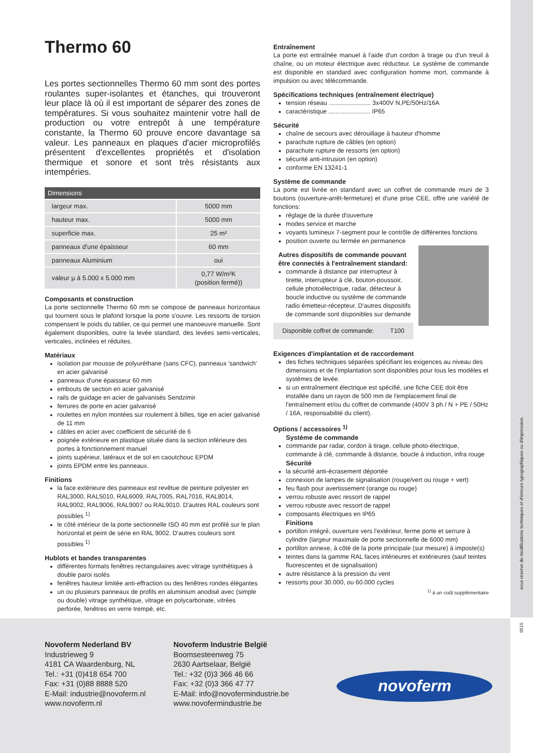Thermo 60
Les portes sectionnelles Thermo 60 mm sont des portes roulantes super-isolantes et étanches, qui trouveront leur place là où il est important de séparer des zones de températures. Si vous souhaitez maintenir votre hall de production ou votre entrepôt à une température constante, la Thermo 60 prouve encore davantage sa valeur. Les panneaux en plaques d'acier microprofilés présentent d'excellentes propriétés et d'isolation thermique et sonore et sont très résistants aux intempéries.
| Dimensions | |
| --- | --- |
| largeur max. | 5000 mm |
| hauteur max. | 5000 mm |
| superficie max. | 25 m² |
| panneaux d'une épaisseur | 60 mm |
| panneaux Aluminium | oui |
| valeur µ à 5.000 x 5.000 mm | 0,77 W/m²K (position fermé)) |
Composants et construction
La porte sectionnelle Thermo 60 mm se compose de panneaux horizontaux qui tournent sous le plafond lorsque la porte s'ouvre. Les ressorts de torsion compensent le poids du tablier, ce qui permet une manoeuvre manuelle. Sont également disponibles, outre la levée standard, des levées semi-verticales, verticales, inclinées et réduites.
Matériaux
isolation par mousse de polyuréthane (sans CFC), panneaux 'sandwich' en acier galvanisé
panneaux d'une épaisseur 60 mm
embouts de section en acier galvanisé
rails de guidage en acier de galvanisés Sendzimir
ferrures de porte en acier galvanisé
roulettes en nylon montées sur roulement à billes, tige en acier galvanisé de 11 mm
câbles en acier avec coefficient de sécurité de 6
poignée extérieure en plastique située dans la section inférieure des portes à fonctionnement manuel
joints supérieur, latéraux et de sol en caoutchouc EPDM
joints EPDM entre les panneaux.
Finitions
la face extérieure des panneaux est revêtue de peinture polyester en RAL3000, RAL5010, RAL6009, RAL7005, RAL7016, RAL8014, RAL9002, RAL9006, RAL9007 ou RAL9010. D'autres RAL couleurs sont possibles <sup>1)</sup>
le côté intérieur de la porte sectionnelle ISO 40 mm est profilé sur le plan horizontal et peint de série en RAL 9002. D'autres couleurs sont possibles <sup>1)</sup>
Hublots et bandes transparentes
différentes formats fenêtres rectangulaires avec vitrage synthétiques à double paroi isolés
fenêtres hauteur limitée anti-effraction ou des fenêtres rondes élégantes
un ou plusieurs panneaux de profils en aluminium anodisé avec (simple ou double) vitrage synthétique, vitrage en polycarbonate, vitrées perforée, fenêtres en verre trempé, etc.
Entraînement
La porte est entraînée manuel à l'aide d'un cordon à tirage ou d'un treuil à chaîne, ou un moteur électrique avec réducteur. Le système de commande est disponible en standard avec configuration homme mort, commande à impulsion ou avec télécommande.
Spécifications techniques (entraînement électrique)
tension réseau ........................ 3x400V N,PE/50Hz/16A
caractéristique ........................ IP65
Sécurité
chaîne de secours avec dérouillage à hauteur d'homme
parachute rupture de câbles (en option)
parachute rupture de ressorts (en option)
sécurité anti-intrusion (en option)
conforme EN 13241-1
Système de commande
La porte est livrée en standard avec un coffret de commande muni de 3 boutons (ouverture-arrêt-fermeture) et d'une prise CEE, offre une variété de fonctions:
réglage de la durée d'ouverture
modes service et marche
voyants lumineux 7-segment pour le contrôle de différentes fonctions
position ouverte ou fermée en permanence
Autres dispositifs de commande pouvant être connectés à l'entraînement standard:
commande à distance par interrupteur à tirette, interrupteur à clé, bouton-poussoir, cellule photoélectrique, radar, détecteur à boucle inductive ou système de commande radio émetteur-récepteur. D'autres dispositifs de commande sont disponibles sur demande
Disponible coffret de commande: T100
Exigences d'implantation et de raccordement
des fiches techniques séparées spécifiant les exigences au niveau des dimensions et de l'implantation sont disponibles pour tous les modèles et systèmes de levée.
si un entraînement électrique est spécifié, une fiche CEE doit être installée dans un rayon de 500 mm de l'emplacement final de l'entraînement et/ou du coffret de commande (400V 3 ph / N + PE / 50Hz / 16A, responsabilité du client).
Options / accessoires <sup>1)</sup>
Système de commande
commande par radar, cordon à tirage, cellule photo-électrique, commande à clé, commande à distance, boucle à induction, infra rouge
Sécurité
la sécurité anti-écrasement déportée
connexion de lampes de signalisation (rouge/vert ou rouge + vert)
feu flash pour avertissement (orange ou rouge)
verrou robuste avec ressort de rappel
verrou robuste avec ressort de rappel
composants électriques en IP65
Finitions
portillon intégré, ouverture vers l'extérieur, ferme porte et serrure à cylindre (largeur maximale de porte sectionnelle de 6000 mm)
portillon annexe, à côté de la porte principale (sur mesure) à imposte(s)
teintes dans la gamme RAL faces intérieures et extérieures (sauf teintes fluorescentes et de signalisation)
autre résistance à la pression du vent
ressorts pour 30.000, ou 60.000 cycles
<sup>1)</sup> à un coût supplémentaire
sous réserve de modifications techniques et d'erreurs typographiques ou d'impression.
0515
Novoferm Nederland BV
Industrieweg 9
4181 CA Waardenburg, NL
Tel.: +31 (0)418 654 700
Fax: +31 (0)88 8888 520
E-Mail: industrie@novoferm.nl
www.novoferm.nl
Novoferm Industrie België
Boomsesteenweg 75
2630 Aartselaar, België
Tel.: +32 (0)3 366 46 66
Fax: +32 (0)3 366 47 77
E-Mail: info@novofermindustrie.be
www.novofermindustrie.be
novoferm